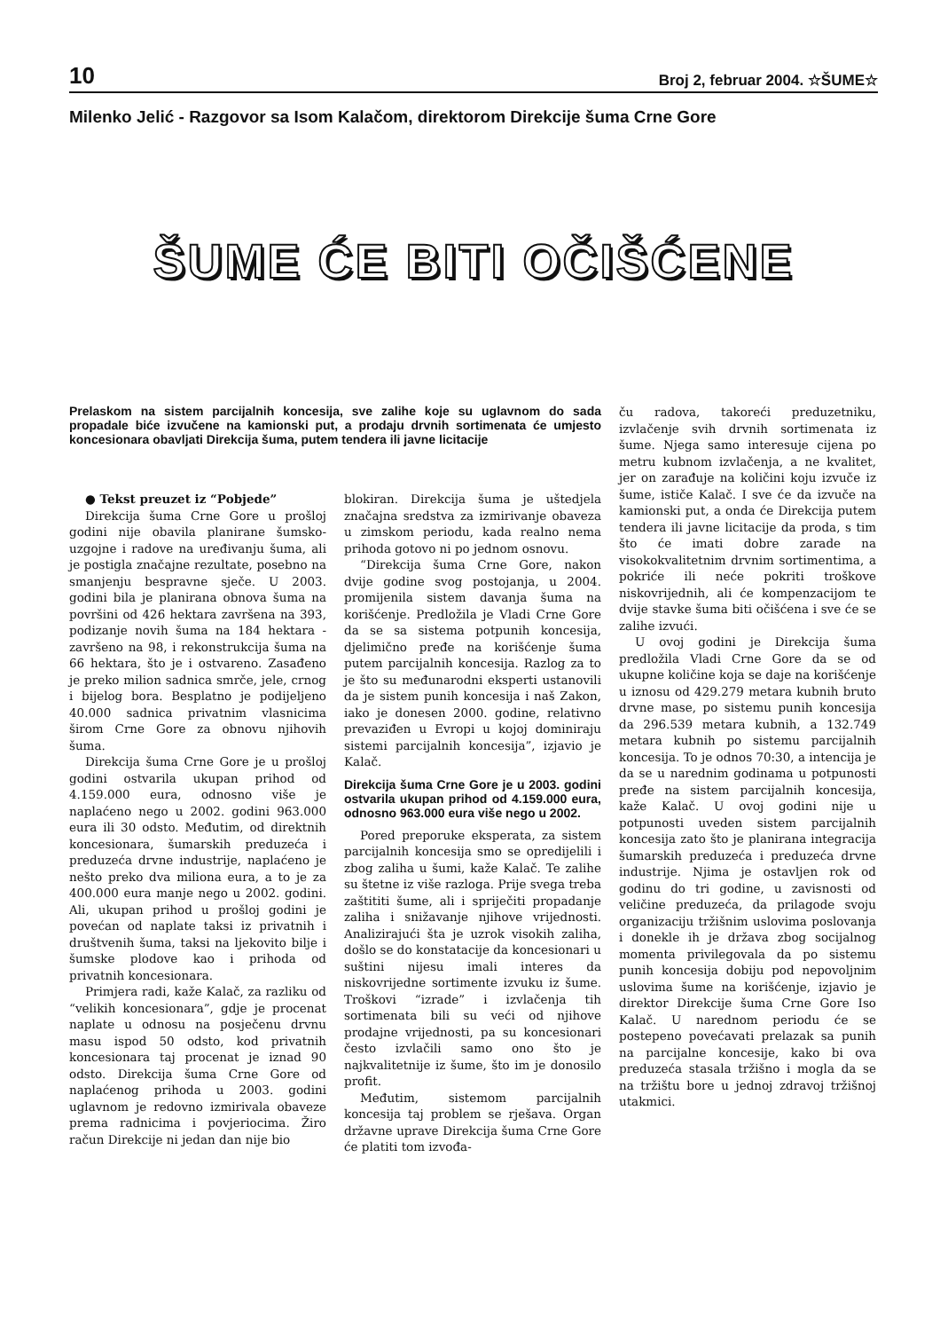10 Broj 2, februar 2004. ☆ŠUME☆
Milenko Jelić - Razgovor sa Isom Kalačom, direktorom Direkcije šuma Crne Gore
ŠUME ĆE BITI OČIŠĆENE
Prelaskom na sistem parcijalnih koncesija, sve zalihe koje su uglavnom do sada propadale biće izvučene na kamionski put, a prodaju drvnih sortimenata će umjesto koncesionara obavljati Direkcija šuma, putem tendera ili javne licitacije
● Tekst preuzet iz “Pobjede”
Direkcija šuma Crne Gore u prošloj godini nije obavila planirane šumsko-uzgojne i radove na uređivanju šuma, ali je postigla značajne rezultate, posebno na smanjenju bespravne sječe. U 2003. godini bila je planirana obnova šuma na površini od 426 hektara završena na 393, podizanje novih šuma na 184 hektara - završeno na 98, i rekonstrukcija šuma na 66 hektara, što je i ostvareno. Zasađeno je preko milion sadnica smrče, jele, crnog i bijelog bora. Besplatno je podijeljeno 40.000 sadnica privatnim vlasnicima širom Crne Gore za obnovu njihovih šuma.
Direkcija šuma Crne Gore je u prošloj godini ostvarila ukupan prihod od 4.159.000 eura, odnosno više je naplaćeno nego u 2002. godini 963.000 eura ili 30 odsto. Međutim, od direktnih koncesionara, šumarskih preduzeća i preduzeća drvne industrije, naplaćeno je nešto preko dva miliona eura, a to je za 400.000 eura manje nego u 2002. godini. Ali, ukupan prihod u prošloj godini je povećan od naplate taksi iz privatnih i društvenih šuma, taksi na ljekovito bilje i šumske plodove kao i prihoda od privatnih koncesionara.
Primjera radi, kaže Kalač, za razliku od “velikih koncesionara”, gdje je procenat naplate u odnosu na posječenu drvnu masu ispod 50 odsto, kod privatnih koncesionara taj procenat je iznad 90 odsto. Direkcija šuma Crne Gore od naplaćenog prihoda u 2003. godini uglavnom je redovno izmirivala obaveze prema radnicima i povjeriocima. Žiro račun Direkcije ni jedan dan nije bio
blokiran. Direkcija šuma je uštedjela značajna sredstva za izmirivanje obaveza u zimskom periodu, kada realno nema prihoda gotovo ni po jednom osnovu.
“Direkcija šuma Crne Gore, nakon dvije godine svog postojanja, u 2004. promijenila sistem davanja šuma na korišćenje. Predložila je Vladi Crne Gore da se sa sistema potpunih koncesija, djelimično pređe na korišćenje šuma putem parcijalnih koncesija. Razlog za to je što su međunarodni eksperti ustanovili da je sistem punih koncesija i naš Zakon, iako je donesen 2000. godine, relativno prevaziđen u Evropi u kojoj dominiraju sistemi parcijalnih koncesija”, izjavio je Kalač.
Direkcija šuma Crne Gore je u 2003. godini ostvarila ukupan prihod od 4.159.000 eura, odnosno 963.000 eura više nego u 2002.
Pored preporuke eksperata, za sistem parcijalnih koncesija smo se opredijelili i zbog zaliha u šumi, kaže Kalač. Te zalihe su štetne iz više razloga. Prije svega treba zaštititi šume, ali i spriječiti propadanje zaliha i snižavanje njihove vrijednosti. Analizirajući šta je uzrok visokih zaliha, došlo se do konstatacije da koncesionari u suštini nijesu imali interes da niskovrijedne sortimente izvuku iz šume. Troškovi “izrade” i izvlačenja tih sortimenata bili su veći od njihove prodajne vrijednosti, pa su koncesionari često izvlačili samo ono što je najkvalitetnije iz šume, što im je donosilo profit.
Međutim, sistemom parcijalnih koncesija taj problem se rješava. Organ državne uprave Direkcija šuma Crne Gore će platiti tom izvođa-
ču radova, takoreći preduzetniku, izvlačenje svih drvnih sortimenata iz šume. Njega samo interesuje cijena po metru kubnom izvlačenja, a ne kvalitet, jer on zarađuje na količini koju izvuče iz šume, ističe Kalač. I sve će da izvuče na kamionski put, a onda će Direkcija putem tendera ili javne licitacije da proda, s tim što će imati dobre zarade na visokokvalitetnim drvnim sortimentima, a pokriće ili neće pokriti troškove niskovrijednih, ali će kompenzacijom te dvije stavke šuma biti očišćena i sve će se zalihe izvući.
U ovoj godini je Direkcija šuma predložila Vladi Crne Gore da se od ukupne količine koja se daje na korišćenje u iznosu od 429.279 metara kubnih bruto drvne mase, po sistemu punih koncesija da 296.539 metara kubnih, a 132.749 metara kubnih po sistemu parcijalnih koncesija. To je odnos 70:30, a intencija je da se u narednim godinama u potpunosti pređe na sistem parcijalnih koncesija, kaže Kalač. U ovoj godini nije u potpunosti uveden sistem parcijalnih koncesija zato što je planirana integracija šumarskih preduzeća i preduzeća drvne industrije. Njima je ostavljen rok od godinu do tri godine, u zavisnosti od veličine preduzeća, da prilagode svoju organizaciju tržišnim uslovima poslovanja i donekle ih je država zbog socijalnog momenta privilegovala da po sistemu punih koncesija dobiju pod nepovoljnim uslovima šume na korišćenje, izjavio je direktor Direkcije šuma Crne Gore Iso Kalač. U narednom periodu će se postepeno povećavati prelazak sa punih na parcijalne koncesije, kako bi ova preduzeća stasala tržišno i mogla da se na tržištu bore u jednoj zdravoj tržišnoj utakmici.